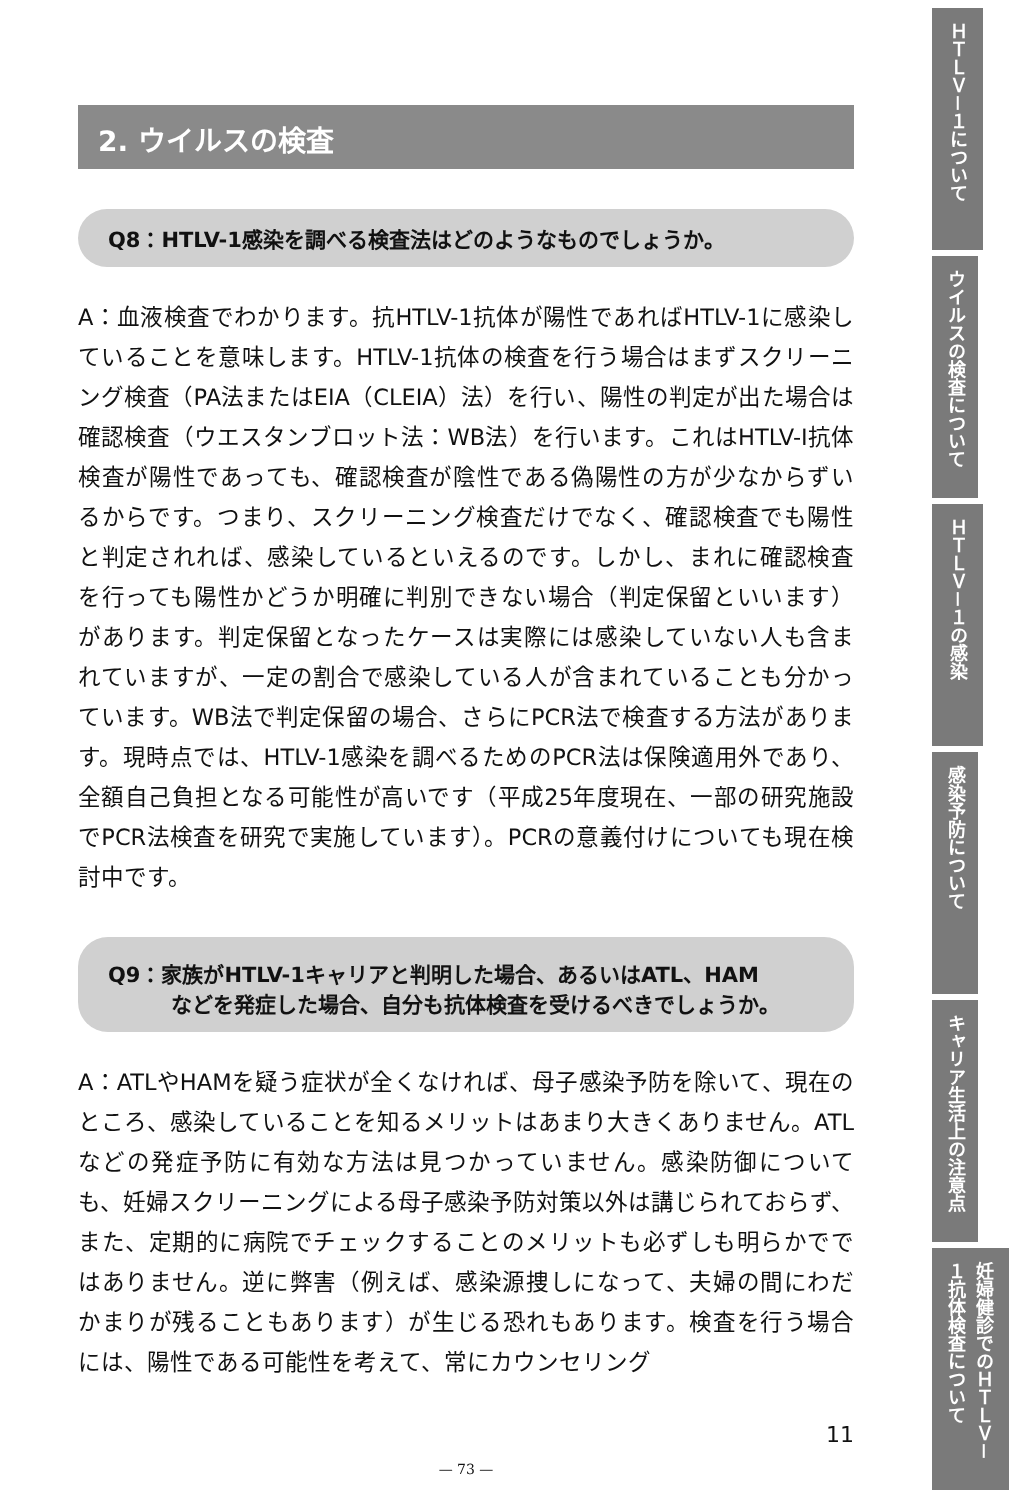2. ウイルスの検査
Q8：HTLV-1感染を調べる検査法はどのようなものでしょうか。
A：血液検査でわかります。抗HTLV-1抗体が陽性であればHTLV-1に感染していることを意味します。HTLV-1抗体の検査を行う場合はまずスクリーニング検査（PA法またはEIA（CLEIA）法）を行い、陽性の判定が出た場合は確認検査（ウエスタンブロット法：WB法）を行います。これはHTLV-I抗体検査が陽性であっても、確認検査が陰性である偽陽性の方が少なからずいるからです。つまり、スクリーニング検査だけでなく、確認検査でも陽性と判定されれば、感染しているといえるのです。しかし、まれに確認検査を行っても陽性かどうか明確に判別できない場合（判定保留といいます）があります。判定保留となったケースは実際には感染していない人も含まれていますが、一定の割合で感染している人が含まれていることも分かっています。WB法で判定保留の場合、さらにPCR法で検査する方法があります。現時点では、HTLV-1感染を調べるためのPCR法は保険適用外であり、全額自己負担となる可能性が高いです（平成25年度現在、一部の研究施設でPCR法検査を研究で実施しています）。PCRの意義付けについても現在検討中です。
Q9：家族がHTLV-1キャリアと判明した場合、あるいはATL、HAM
　　　などを発症した場合、自分も抗体検査を受けるべきでしょうか。
A：ATLやHAMを疑う症状が全くなければ、母子感染予防を除いて、現在のところ、感染していることを知るメリットはあまり大きくありません。ATLなどの発症予防に有効な方法は見つかっていません。感染防御についても、妊婦スクリーニングによる母子感染予防対策以外は講じられておらず、また、定期的に病院でチェックすることのメリットも必ずしも明らかでではありません。逆に弊害（例えば、感染源捜しになって、夫婦の間にわだかまりが残ることもあります）が生じる恐れもあります。検査を行う場合には、陽性である可能性を考えて、常にカウンセリング
11
— 73 —
ＨＴＬＶ－１について
ウイルスの検査について
ＨＴＬＶ－１の感染
感染予防について
キャリア生活上の注意点
妊婦健診でのＨＴＬＶ－１抗体検査について